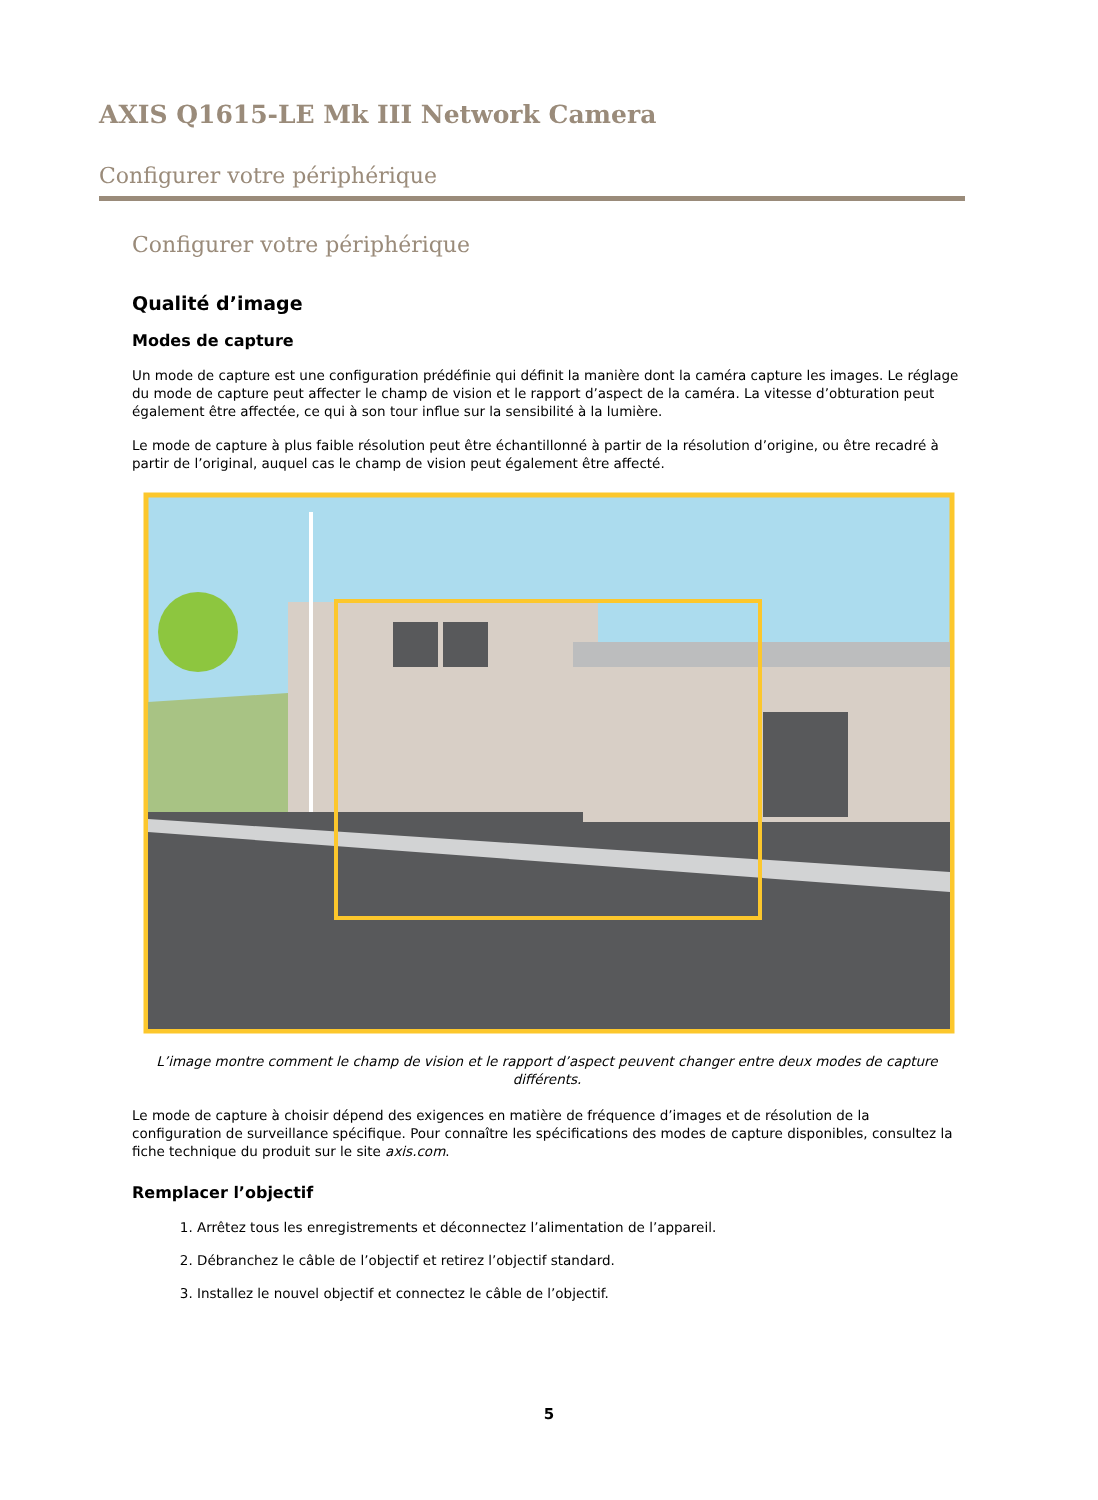AXIS Q1615-LE Mk III Network Camera
Configurer votre périphérique
Configurer votre périphérique
Qualité d’image
Modes de capture
Un mode de capture est une configuration prédéfinie qui définit la manière dont la caméra capture les images. Le réglage du mode de capture peut affecter le champ de vision et le rapport d’aspect de la caméra. La vitesse d’obturation peut également être affectée, ce qui à son tour influe sur la sensibilité à la lumière.
Le mode de capture à plus faible résolution peut être échantillonné à partir de la résolution d’origine, ou être recadré à partir de l’original, auquel cas le champ de vision peut également être affecté.
L’image montre comment le champ de vision et le rapport d’aspect peuvent changer entre deux modes de capture différents.
Le mode de capture à choisir dépend des exigences en matière de fréquence d’images et de résolution de la configuration de surveillance spécifique. Pour connaître les spécifications des modes de capture disponibles, consultez la fiche technique du produit sur le site axis.com.
Remplacer l’objectif
1. Arrêtez tous les enregistrements et déconnectez l’alimentation de l’appareil.
2. Débranchez le câble de l’objectif et retirez l’objectif standard.
3. Installez le nouvel objectif et connectez le câble de l’objectif.
5